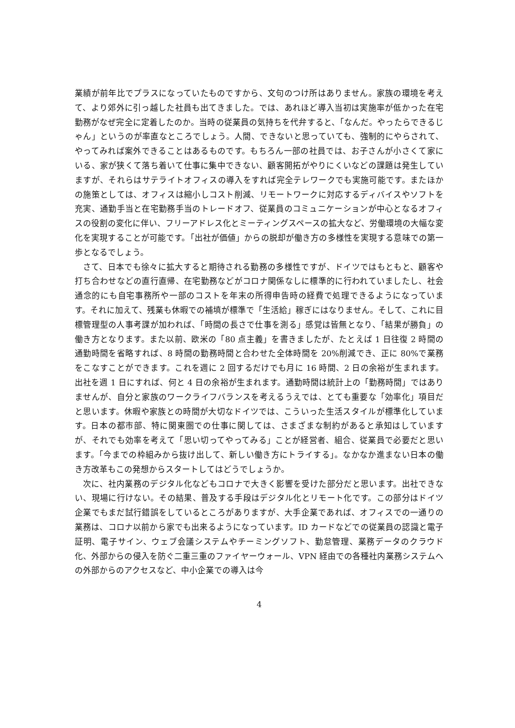業績が前年比でプラスになっていたものですから、文句のつけ所はありません。家族の環境を考えて、より郊外に引っ越した社員も出てきました。では、あれほど導入当初は実施率が低かった在宅勤務がなぜ完全に定着したのか。当時の従業員の気持ちを代弁すると、「なんだ。やったらできるじゃん」というのが率直なところでしょう。人間、できないと思っていても、強制的にやらされて、やってみれば案外できることはあるものです。もちろん一部の社員では、お子さんが小さくて家にいる、家が狭くて落ち着いて仕事に集中できない、顧客開拓がやりにくいなどの課題は発生していますが、それらはサテライトオフィスの導入をすれば完全テレワークでも実施可能です。またほかの施策としては、オフィスは縮小しコスト削減、リモートワークに対応するディバイスやソフトを充実、通勤手当と在宅勤務手当のトレードオフ、従業員のコミュニケーションが中心となるオフィスの役割の変化に伴い、フリーアドレス化とミーティングスペースの拡大など、労働環境の大幅な変化を実現することが可能です。「出社が価値」からの脱却が働き方の多様性を実現する意味での第一歩となるでしょう。
さて、日本でも徐々に拡大すると期待される勤務の多様性ですが、ドイツではもともと、顧客や打ち合わせなどの直行直帰、在宅勤務などがコロナ関係なしに標準的に行われていましたし、社会通念的にも自宅事務所や一部のコストを年末の所得申告時の経費で処理できるようになっています。それに加えて、残業も休暇での補填が標準で「生活給」稼ぎにはなりません。そして、これに目標管理型の人事考課が加われば、「時間の長さで仕事を測る」感覚は皆無となり、「結果が勝負」の働き方となります。また以前、欧米の「80 点主義」を書きましたが、たとえば 1 日往復 2 時間の通勤時間を省略すれば、8 時間の勤務時間と合わせた全体時間を 20%削減でき、正に 80%で業務をこなすことができます。これを週に 2 回するだけでも月に 16 時間、2 日の余裕が生まれます。出社を週 1 日にすれば、何と 4 日の余裕が生まれます。通勤時間は統計上の「勤務時間」ではありませんが、自分と家族のワークライフバランスを考えるうえでは、とても重要な「効率化」項目だと思います。休暇や家族との時間が大切なドイツでは、こういった生活スタイルが標準化しています。日本の都市部、特に関東圏での仕事に関しては、さまざまな制約があると承知はしていますが、それでも効率を考えて「思い切ってやってみる」ことが経営者、組合、従業員で必要だと思います。「今までの枠組みから抜け出して、新しい働き方にトライする」。なかなか進まない日本の働き方改革もこの発想からスタートしてはどうでしょうか。
次に、社内業務のデジタル化などもコロナで大きく影響を受けた部分だと思います。出社できない、現場に行けない。その結果、普及する手段はデジタル化とリモート化です。この部分はドイツ企業でもまだ試行錯誤をしているところがありますが、大手企業であれば、オフィスでの一通りの業務は、コロナ以前から家でも出来るようになっています。ID カードなどでの従業員の認識と電子証明、電子サイン、ウェブ会議システムやチーミングソフト、勤怠管理、業務データのクラウド化、外部からの侵入を防ぐ二重三重のファイヤーウォール、VPN 経由での各種社内業務システムへの外部からのアクセスなど、中小企業での導入は今
4